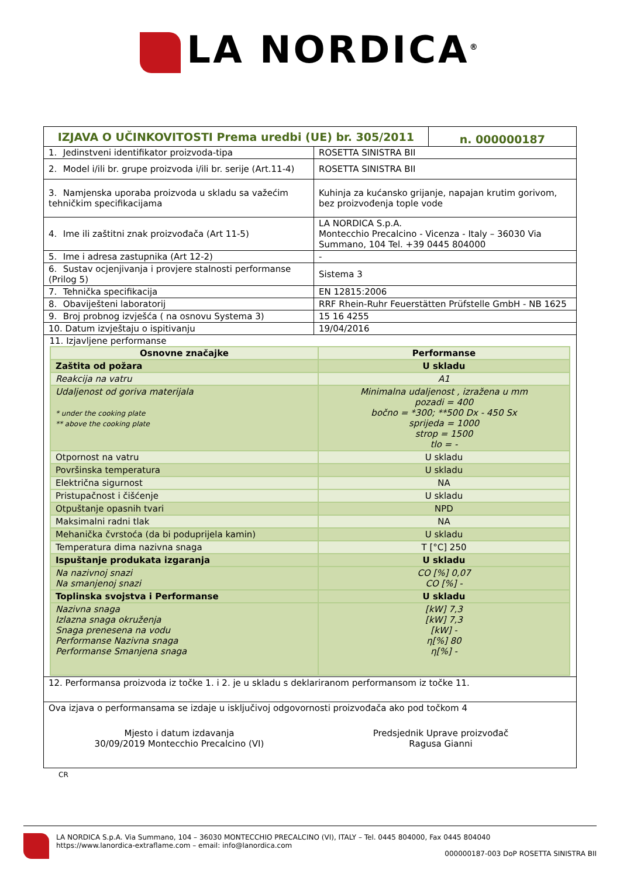LA NORDICA<sup>®</sup>
| IZJAVA O UČINKOVITOSTI Prema uredbi (UE) br. 305/2011 | | n. 000000187 |
| 1. Jedinstveni identifikator proizvoda-tipa | ROSETTA SINISTRA BII | |
| 2. Model i/ili br. grupe proizvoda i/ili br. serije (Art.11-4) | ROSETTA SINISTRA BII | |
| 3. Namjenska uporaba proizvoda u skladu sa važećim tehničkim specifikacijama | Kuhinja za kućansko grijanje, napajan krutim gorivom, bez proizvođenja tople vode | |
| 4. Ime ili zaštitni znak proizvođača (Art 11-5) | LA NORDICA S.p.A. Montecchio Precalcino - Vicenza - Italy – 36030 Via Summano, 104 Tel. +39 0445 804000 | |
| 5. Ime i adresa zastupnika (Art 12-2) | - | |
| 6. Sustav ocjenjivanja i provjere stalnosti performanse (Prilog 5) | Sistema 3 | |
| 7. Tehnička specifikacija | EN 12815:2006 | |
| 8. Obaviješteni laboratorij | RRF Rhein-Ruhr Feuerstätten Prüfstelle GmbH - NB 1625 | |
| 9. Broj probnog izvješća ( na osnovu Systema 3) | 15 16 4255 | |
| 10. Datum izvještaju o ispitivanju | 19/04/2016 | |
| 11. Izjavljene performanse / Osnovne značajke / Performanse / / Zaštita od požara / U skladu / / Reakcija na vatru / A1 / / Udaljenost od goriva materijala * under the cooking plate ** above the cooking plate / Minimalna udaljenost , izražena u mm pozadi = 400 bočno = *300; **500 Dx - 450 Sx sprijeda = 1000 strop = 1500 tlo = - / / Otpornost na vatru / U skladu / / Površinska temperatura / U skladu / / Električna sigurnost / NA / / Pristupačnost i čišćenje / U skladu / / Otpuštanje opasnih tvari / NPD / / Maksimalni radni tlak / NA / / Mehanička čvrstoća (da bi poduprijela kamin) / U skladu / / Temperatura dima nazivna snaga / T [°C] 250 / / Ispuštanje produkata izgaranja / U skladu / / Na nazivnoj snazi Na smanjenoj snazi / CO [%] 0,07 CO [%] - / / Toplinska svojstva i Performanse / U skladu / / Nazivna snaga Izlazna snaga okruženja Snaga prenesena na vodu Performanse Nazivna snaga Performanse Smanjena snaga / [kW] 7,3 [kW] 7,3 [kW] - η[%] 80 η[%] - / | | |
| 12. Performansa proizvoda iz točke 1. i 2. je u skladu s deklariranom performansom iz točke 11. | | |
| Ova izjava o performansama se izdaje u isključivoj odgovornosti proizvođača ako pod točkom 4 Mjesto i datum izdavanja 30/09/2019 Montecchio Precalcino (VI) Predsjednik Uprave proizvođač Ragusa Gianni | | |
CR
LA NORDICA S.p.A. Via Summano, 104 – 36030 MONTECCHIO PRECALCINO (VI), ITALY – Tel. 0445 804000, Fax 0445 804040
https://www.lanordica-extraflame.com – email: info@lanordica.com
000000187-003 DoP ROSETTA SINISTRA BII